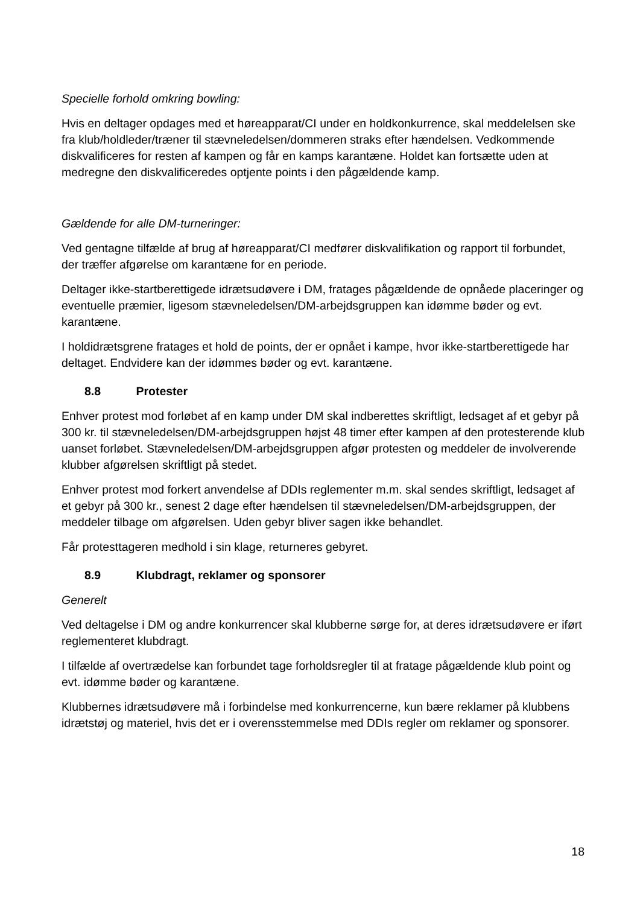Specielle forhold omkring bowling:
Hvis en deltager opdages med et høreapparat/CI under en holdkonkurrence, skal meddelelsen ske fra klub/holdleder/træner til stævneledelsen/dommeren straks efter hændelsen. Vedkommende diskvalificeres for resten af kampen og får en kamps karantæne. Holdet kan fortsætte uden at medregne den diskvalificeredes optjente points i den pågældende kamp.
Gældende for alle DM-turneringer:
Ved gentagne tilfælde af brug af høreapparat/CI medfører diskvalifikation og rapport til forbundet, der træffer afgørelse om karantæne for en periode.
Deltager ikke-startberettigede idrætsudøvere i DM, fratages pågældende de opnåede placeringer og eventuelle præmier, ligesom stævneledelsen/DM-arbejdsgruppen kan idømme bøder og evt. karantæne.
I holdidrætsgrene fratages et hold de points, der er opnået i kampe, hvor ikke-startberettigede har deltaget. Endvidere kan der idømmes bøder og evt. karantæne.
8.8 Protester
Enhver protest mod forløbet af en kamp under DM skal indberettes skriftligt, ledsaget af et gebyr på 300 kr. til stævneledelsen/DM-arbejdsgruppen højst 48 timer efter kampen af den protesterende klub uanset forløbet. Stævneledelsen/DM-arbejdsgruppen afgør protesten og meddeler de involverende klubber afgørelsen skriftligt på stedet.
Enhver protest mod forkert anvendelse af DDIs reglementer m.m. skal sendes skriftligt, ledsaget af et gebyr på 300 kr., senest 2 dage efter hændelsen til stævneledelsen/DM-arbejdsgruppen, der meddeler tilbage om afgørelsen. Uden gebyr bliver sagen ikke behandlet.
Får protesttageren medhold i sin klage, returneres gebyret.
8.9 Klubdragt, reklamer og sponsorer
Generelt
Ved deltagelse i DM og andre konkurrencer skal klubberne sørge for, at deres idrætsudøvere er iført reglementeret klubdragt.
I tilfælde af overtrædelse kan forbundet tage forholdsregler til at fratage pågældende klub point og evt. idømme bøder og karantæne.
Klubbernes idrætsudøvere må i forbindelse med konkurrencerne, kun bære reklamer på klubbens idrætstøj og materiel, hvis det er i overensstemmelse med DDIs regler om reklamer og sponsorer.
18